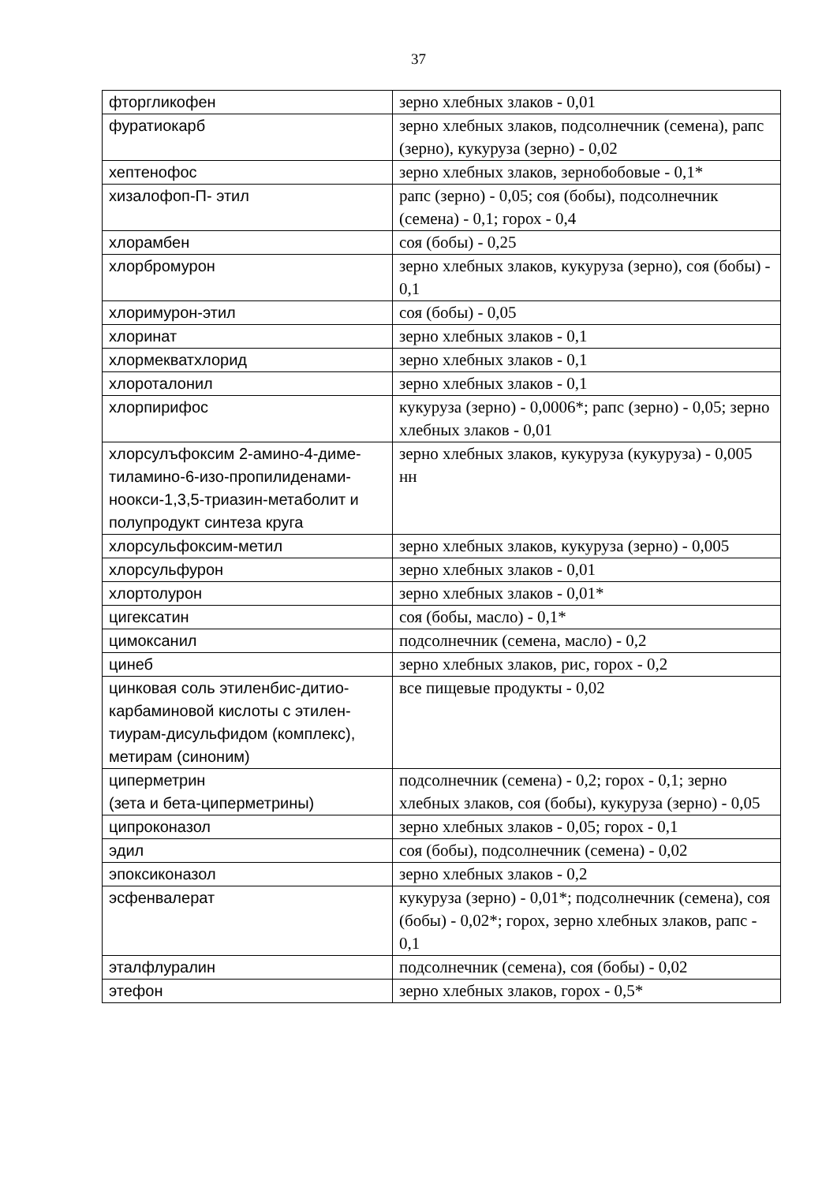37
| фторгликофен | зерно хлебных злаков - 0,01 |
| фуратиокарб | зерно хлебных злаков, подсолнечник (семена), рапс (зерно), кукуруза (зерно) - 0,02 |
| хептенофос | зерно хлебных злаков, зернобобовые - 0,1* |
| хизалофоп-П- этил | рапс (зерно) - 0,05; соя (бобы), подсолнечник (семена) - 0,1; горох - 0,4 |
| хлорамбен | соя (бобы) - 0,25 |
| хлорбромурон | зерно хлебных злаков, кукуруза (зерно), соя (бобы) - 0,1 |
| хлоримурон-этил | соя (бобы) - 0,05 |
| хлоринат | зерно хлебных злаков - 0,1 |
| хлормекватхлорид | зерно хлебных злаков - 0,1 |
| хлороталонил | зерно хлебных злаков - 0,1 |
| хлорпирифос | кукуруза (зерно) - 0,0006*; рапс (зерно) - 0,05; зерно хлебных злаков - 0,01 |
| хлорсулъфоксим 2-амино-4-диме-тиламино-6-изо-пропилиденами-ноокси-1,3,5-триазин-метаболит и полупродукт синтеза круга | зерно хлебных злаков, кукуруза (кукуруза) - 0,005 нн |
| хлорсульфоксим-метил | зерно хлебных злаков, кукуруза (зерно) - 0,005 |
| хлорсульфурон | зерно хлебных злаков - 0,01 |
| хлортолурон | зерно хлебных злаков - 0,01* |
| цигексатин | соя (бобы, масло) - 0,1* |
| цимоксанил | подсолнечник (семена, масло) - 0,2 |
| цинеб | зерно хлебных злаков, рис, горох - 0,2 |
| цинковая соль этиленбис-дитио-карбаминовой кислоты с этилен-тиурам-дисульфидом (комплекс), метирам (синоним) | все пищевые продукты - 0,02 |
| циперметрин (зета и бета-циперметрины) | подсолнечник (семена) - 0,2; горох - 0,1; зерно хлебных злаков, соя (бобы), кукуруза (зерно) - 0,05 |
| ципроконазол | зерно хлебных злаков - 0,05; горох - 0,1 |
| эдил | соя (бобы), подсолнечник (семена) - 0,02 |
| эпоксиконазол | зерно хлебных злаков - 0,2 |
| эсфенвалерат | кукуруза (зерно) - 0,01*; подсолнечник (семена), соя (бобы) - 0,02*; горох, зерно хлебных злаков, рапс - 0,1 |
| эталфлуралин | подсолнечник (семена), соя (бобы) - 0,02 |
| этефон | зерно хлебных злаков, горох - 0,5* |